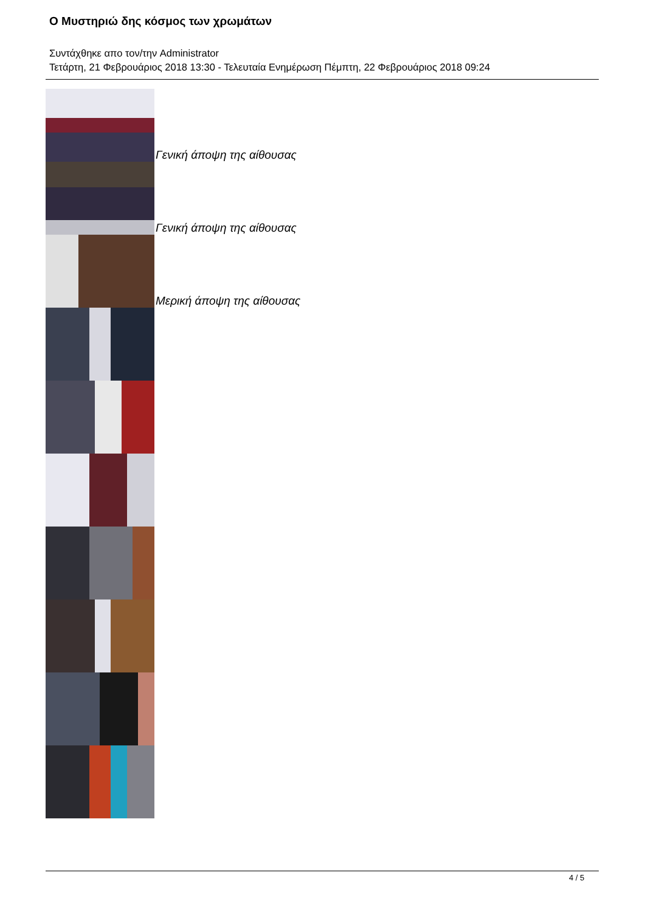Ο Μυστηριώ δης κόσμος των χρωμάτων
Συντάχθηκε απο τον/την Administrator
Τετάρτη, 21 Φεβρουάριος 2018 13:30 - Τελευταία Ενημέρωση Πέμπτη, 22 Φεβρουάριος 2018 09:24
Γενική άποψη της αίθουσας
Γενική άποψη της αίθουσας
Μερική άποψη της αίθουσας
4 / 5